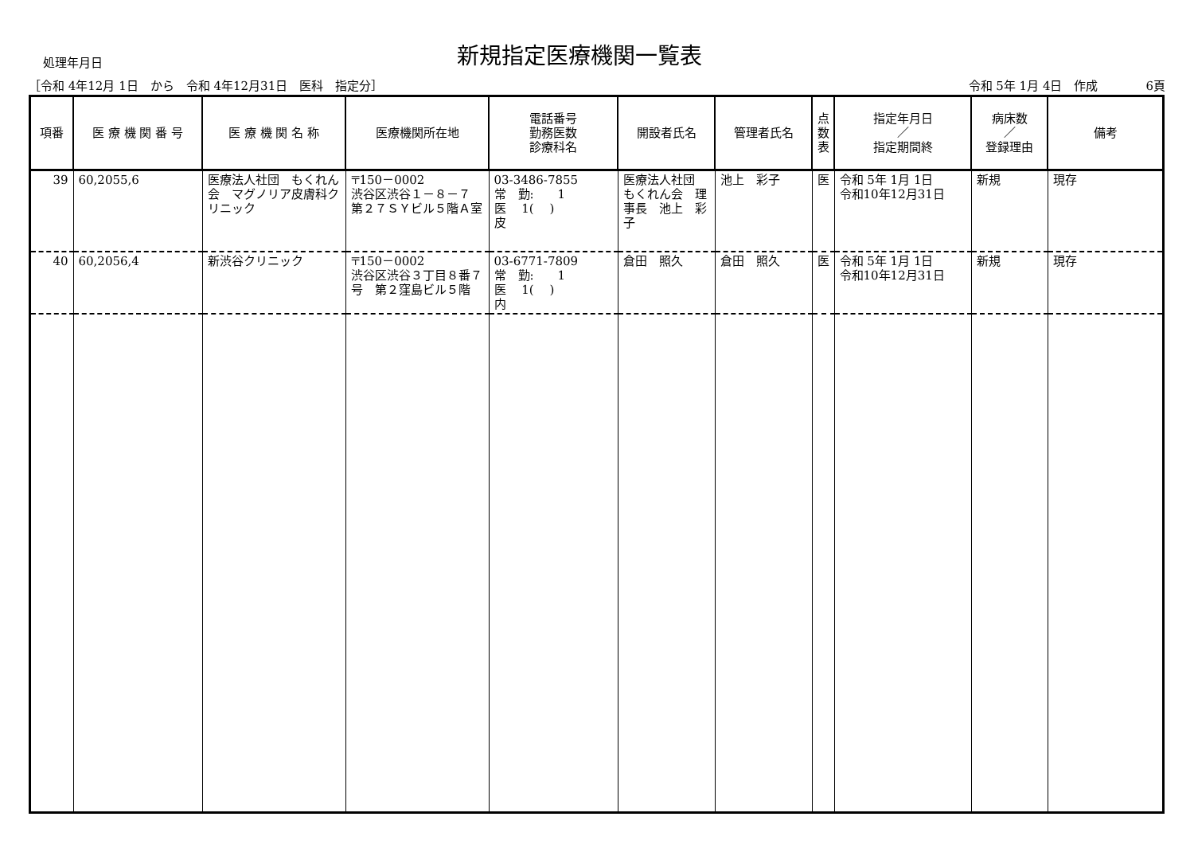処理年月日
新規指定医療機関一覧表
［令和 4年12月 1日　から　令和 4年12月31日　医科　指定分］ 令和 5年 1月 4日　作成　　　　6頁
| 項番 | 医 療 機 関 番 号 | 医 療 機 関 名 称 | 医療機関所在地 | 電話番号 勤務医数 診療科名 | 開設者氏名 | 管理者氏名 | 点 数 表 | 指定年月日 ／ 指定期間終 | 病床数 ／ 登録理由 | 備考 |
| --- | --- | --- | --- | --- | --- | --- | --- | --- | --- | --- |
| 39 | 60,2055,6 | 医療法人社団 もくれん会 マグノリア皮膚科クリニック | 〒150－0002 渋谷区渋谷１－８－７ 第２７ＳＹビル５階Ａ室 | 03-3486-7855 常 勤: 1 医 1( ) 皮 | 医療法人社団 もくれん会 理事長 池上 彩子 | 池上 彩子 | 医 | 令和 5年 1月 1日 令和10年12月31日 | 新規 | 現存 |
| 40 | 60,2056,4 | 新渋谷クリニック | 〒150－0002 渋谷区渋谷３丁目８番７号 第２窪島ビル５階 | 03-6771-7809 常 勤: 1 医 1( ) 内 | 倉田 照久 | 倉田 照久 | 医 | 令和 5年 1月 1日 令和10年12月31日 | 新規 | 現存 |